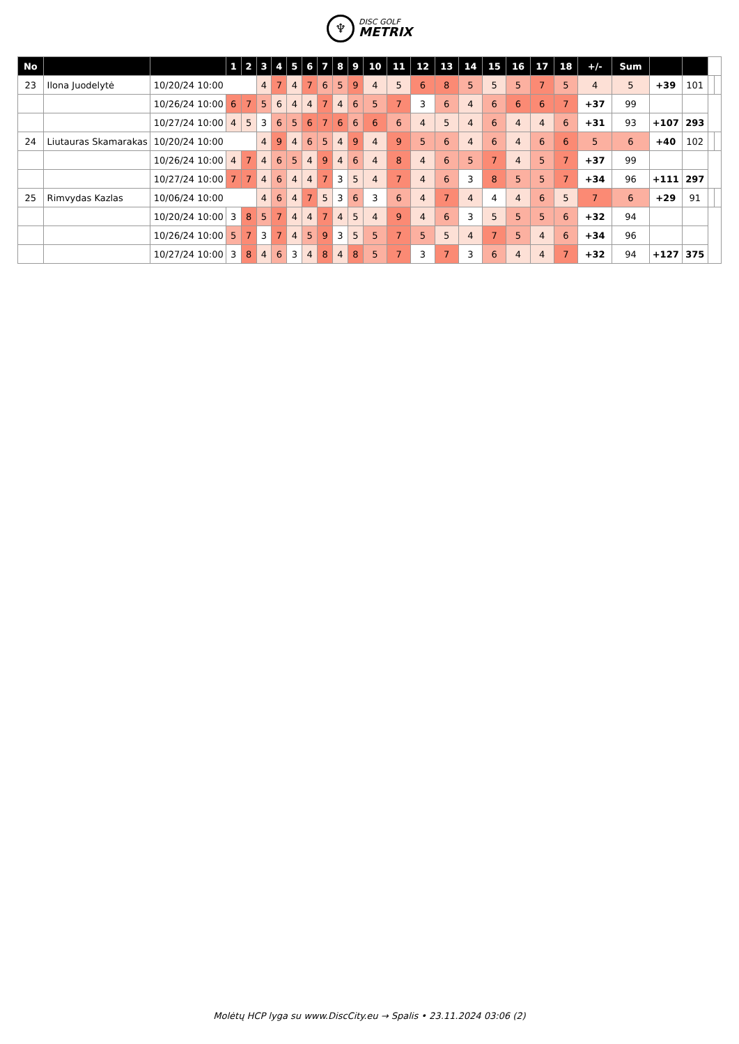♆
DISC GOLF
METRIX
| No | | | 1 | 2 | 3 | 4 | 5 | 6 | 7 | 8 | 9 | 10 | 11 | 12 | 13 | 14 | 15 | 16 | 17 | 18 | +/- | Sum | | | | |
| --- | --- | --- | --- | --- | --- | --- | --- | --- | --- | --- | --- | --- | --- | --- | --- | --- | --- | --- | --- | --- | --- | --- | --- | --- | --- | --- |
| 23 | Ilona Juodelytė | 10/20/24 10:00 | | | 4 | 7 | 4 | 7 | 6 | 5 | 9 | 4 | 5 | 6 | 8 | 5 | 5 | 5 | 7 | 5 | 4 | 5 | +39 | 101 | | |
| | | 10/26/24 10:00 | 6 | 7 | 5 | 6 | 4 | 4 | 7 | 4 | 6 | 5 | 7 | 3 | 6 | 4 | 6 | 6 | 6 | 7 | +37 | 99 | | | | |
| | | 10/27/24 10:00 | 4 | 5 | 3 | 6 | 5 | 6 | 7 | 6 | 6 | 6 | 6 | 4 | 5 | 4 | 6 | 4 | 4 | 6 | +31 | 93 | +107 | 293 | | |
| 24 | Liutauras Skamarakas | 10/20/24 10:00 | | | 4 | 9 | 4 | 6 | 5 | 4 | 9 | 4 | 9 | 5 | 6 | 4 | 6 | 4 | 6 | 6 | 5 | 6 | +40 | 102 | | |
| | | 10/26/24 10:00 | 4 | 7 | 4 | 6 | 5 | 4 | 9 | 4 | 6 | 4 | 8 | 4 | 6 | 5 | 7 | 4 | 5 | 7 | +37 | 99 | | | | |
| | | 10/27/24 10:00 | 7 | 7 | 4 | 6 | 4 | 4 | 7 | 3 | 5 | 4 | 7 | 4 | 6 | 3 | 8 | 5 | 5 | 7 | +34 | 96 | +111 | 297 | | |
| 25 | Rimvydas Kazlas | 10/06/24 10:00 | | | 4 | 6 | 4 | 7 | 5 | 3 | 6 | 3 | 6 | 4 | 7 | 4 | 4 | 4 | 6 | 5 | 7 | 6 | +29 | 91 | | |
| | | 10/20/24 10:00 | 3 | 8 | 5 | 7 | 4 | 4 | 7 | 4 | 5 | 4 | 9 | 4 | 6 | 3 | 5 | 5 | 5 | 6 | +32 | 94 | | | | |
| | | 10/26/24 10:00 | 5 | 7 | 3 | 7 | 4 | 5 | 9 | 3 | 5 | 5 | 7 | 5 | 5 | 4 | 7 | 5 | 4 | 6 | +34 | 96 | | | | |
| | | 10/27/24 10:00 | 3 | 8 | 4 | 6 | 3 | 4 | 8 | 4 | 8 | 5 | 7 | 3 | 7 | 3 | 6 | 4 | 4 | 7 | +32 | 94 | +127 | 375 | | |
Molėtų HCP lyga su www.DiscCity.eu → Spalis • 23.11.2024 03:06 (2)